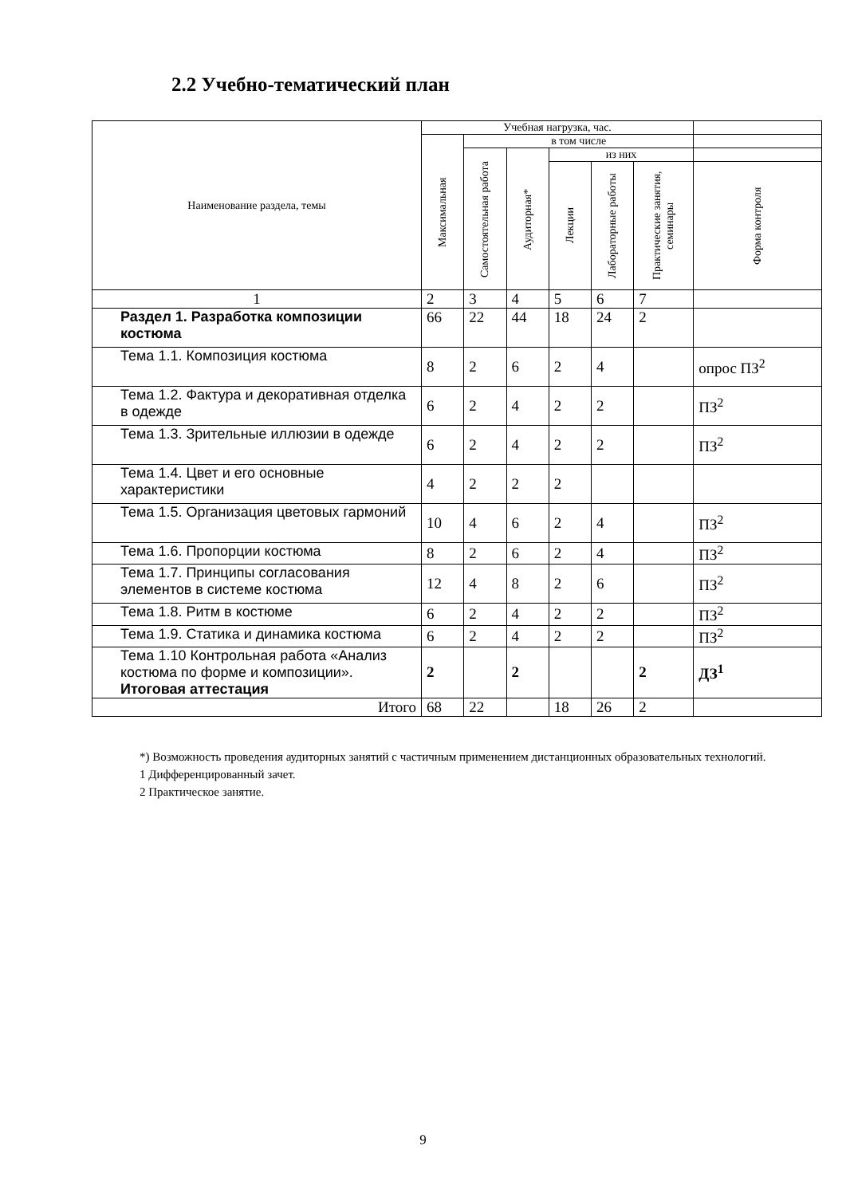2.2 Учебно-тематический план
| Наименование раздела, темы | Учебная нагрузка, час. | | | | | | |
| | Максимальная | в том числе | | | | | |
| | | Самостоятельная работа | Аудиторная* | из них | | | |
| | | | | Лекции | Лабораторные работы | Практические занятия, семинары | Форма контроля |
| 1 | 2 | 3 | 4 | 5 | 6 | 7 | |
| Раздел 1. Разработка композиции костюма | 66 | 22 | 44 | 18 | 24 | 2 | |
| Тема 1.1. Композиция костюма | 8 | 2 | 6 | 2 | 4 | | опрос ПЗ<sup>2</sup> |
| Тема 1.2. Фактура и декоративная отделка в одежде | 6 | 2 | 4 | 2 | 2 | | ПЗ<sup>2</sup> |
| Тема 1.3. Зрительные иллюзии в одежде | 6 | 2 | 4 | 2 | 2 | | ПЗ<sup>2</sup> |
| Тема 1.4. Цвет и его основные характеристики | 4 | 2 | 2 | 2 | | | |
| Тема 1.5. Организация цветовых гармоний | 10 | 4 | 6 | 2 | 4 | | ПЗ<sup>2</sup> |
| Тема 1.6. Пропорции костюма | 8 | 2 | 6 | 2 | 4 | | ПЗ<sup>2</sup> |
| Тема 1.7. Принципы согласования элементов в системе костюма | 12 | 4 | 8 | 2 | 6 | | ПЗ<sup>2</sup> |
| Тема 1.8. Ритм в костюме | 6 | 2 | 4 | 2 | 2 | | ПЗ<sup>2</sup> |
| Тема 1.9. Статика и динамика костюма | 6 | 2 | 4 | 2 | 2 | | ПЗ<sup>2</sup> |
| Тема 1.10 Контрольная работа «Анализ костюма по форме и композиции». Итоговая аттестация | 2 | | 2 | | | 2 | ДЗ<sup>1</sup> |
| Итого | 68 | 22 | | 18 | 26 | 2 | |
*) Возможность проведения аудиторных занятий с частичным применением дистанционных образовательных технологий.
1 Дифференцированный зачет.
2 Практическое занятие.
9